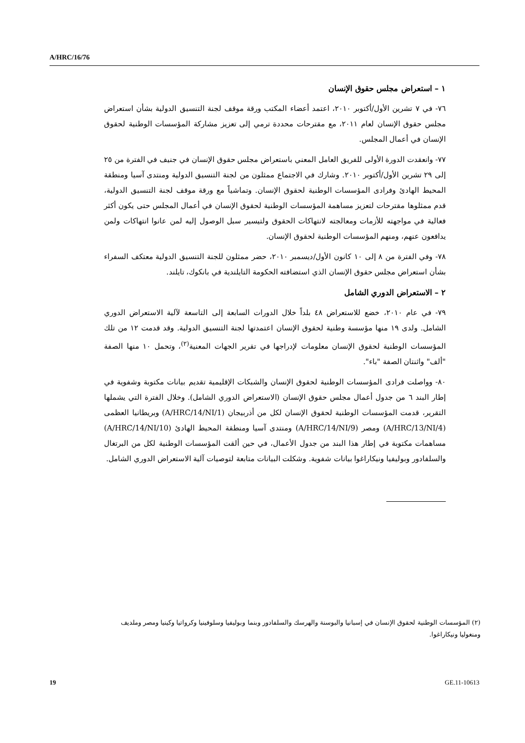A/HRC/16/76
١ – استعراض مجلس حقوق الإنسان
٧٦- في ٧ تشرين الأول/أكتوبر ٢٠١٠، اعتمد أعضاء المكتب ورقة موقف لجنة التنسيق الدولية بشأن استعراض مجلس حقوق الإنسان لعام ٢٠١١، مع مقترحات محددة ترمي إلى تعزيز مشاركة المؤسسات الوطنية لحقوق الإنسان في أعمال المجلس.
٧٧- وانعقدت الدورة الأولى للفريق العامل المعني باستعراض مجلس حقوق الإنسان في جنيف في الفترة من ٢٥ إلى ٢٩ تشرين الأول/أكتوبر ٢٠١٠. وشارك في الاجتماع ممثلون من لجنة التنسيق الدولية ومنتدى آسيا ومنطقة المحيط الهادئ وفرادى المؤسسات الوطنية لحقوق الإنسان. وتماشياً مع ورقة موقف لجنة التنسيق الدولية، قدم ممثلوها مقترحات لتعزيز مساهمة المؤسسات الوطنية لحقوق الإنسان في أعمال المجلس حتى يكون أكثر فعالية في مواجهته للأزمات ومعالجته لانتهاكات الحقوق ولتيسير سبل الوصول إليه لمن عانوا انتهاكات ولمن يدافعون عنهم، ومنهم المؤسسات الوطنية لحقوق الإنسان.
٧٨- وفي الفترة من ٨ إلى ١٠ كانون الأول/ديسمبر ٢٠١٠، حضر ممثلون للجنة التنسيق الدولية معتكف السفراء بشأن استعراض مجلس حقوق الإنسان الذي استضافته الحكومة التايلندية في بانكوك، تايلند.
٢ – الاستعراض الدوري الشامل
٧٩- في عام ٢٠١٠، خضع للاستعراض ٤٨ بلداً خلال الدورات السابعة إلى التاسعة لآلية الاستعراض الدوري الشامل. ولدى ١٩ منها مؤسسة وطنية لحقوق الإنسان اعتمدتها لجنة التنسيق الدولية. وقد قدمت ١٢ من تلك المؤسسات الوطنية لحقوق الإنسان معلومات لإدراجها في تقرير الجهات المعنية<sup>(٢)</sup>، وتحمل ١٠ منها الصفة "ألف" واثنتان الصفة "باء".
٨٠- وواصلت فرادى المؤسسات الوطنية لحقوق الإنسان والشبكات الإقليمية تقديم بيانات مكتوبة وشفوية في إطار البند ٦ من جدول أعمال مجلس حقوق الإنسان (الاستعراض الدوري الشامل). وخلال الفترة التي يشملها التقرير، قدمت المؤسسات الوطنية لحقوق الإنسان لكل من أذربيجان (A/HRC/14/NI/1) وبريطانيا العظمى (A/HRC/13/NI/4) ومصر (A/HRC/14/NI/9) ومنتدى آسيا ومنطقة المحيط الهادئ (A/HRC/14/NI/10) مساهمات مكتوبة في إطار هذا البند من جدول الأعمال، في حين ألقت المؤسسات الوطنية لكل من البرتغال والسلفادور وبوليفيا ونيكاراغوا بيانات شفوية. وشكلت البيانات متابعة لتوصيات آلية الاستعراض الدوري الشامل.
(٢) المؤسسات الوطنية لحقوق الإنسان في إسبانيا والبوسنة والهرسك والسلفادور وبنما وبوليفيا وسلوفينيا وكرواتيا وكينيا ومصر وملديف ومنغوليا ونيكاراغوا.
19 GE.11-10613